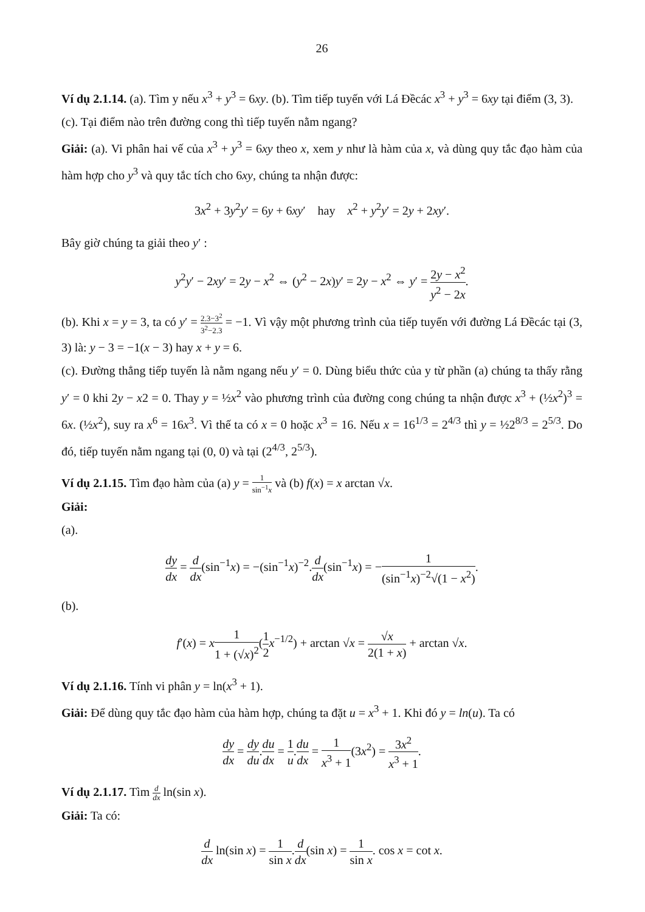26
Ví dụ 2.1.14. (a). Tìm y nếu x<sup>3</sup> + y<sup>3</sup> = 6xy. (b). Tìm tiếp tuyến với Lá Đềcác x<sup>3</sup> + y<sup>3</sup> = 6xy tại điểm (3, 3).
(c). Tại điểm nào trên đường cong thì tiếp tuyến nằm ngang?
Giải: (a). Vi phân hai vế của x<sup>3</sup> + y<sup>3</sup> = 6xy theo x, xem y như là hàm của x, và dùng quy tắc đạo hàm của hàm hợp cho y<sup>3</sup> và quy tắc tích cho 6xy, chúng ta nhận được:
3x<sup>2</sup> + 3y<sup>2</sup>y′ = 6y + 6xy′ hay x<sup>2</sup> + y<sup>2</sup>y′ = 2y + 2xy′.
Bây giờ chúng ta giải theo y′ :
y<sup>2</sup>y′ − 2xy′ = 2y − x<sup>2</sup> ⇔ (y<sup>2</sup> − 2x)y′ = 2y − x<sup>2</sup> ⇔ y′ = 2y − x<sup>2</sup> y<sup>2</sup> − 2x.
(b). Khi x = y = 3, ta có y′ = 2.3−3<sup>2</sup> 3<sup>2</sup>−2.3 = −1. Vì vậy một phương trình của tiếp tuyến với đường Lá Đềcác tại (3, 3) là: y − 3 = −1(x − 3) hay x + y = 6.
(c). Đường thẳng tiếp tuyến là nằm ngang nếu y′ = 0. Dùng biểu thức của y từ phần (a) chúng ta thấy rằng y′ = 0 khi 2y − x2 = 0. Thay y = ½x<sup>2</sup> vào phương trình của đường cong chúng ta nhận được x<sup>3</sup> + (½x<sup>2</sup>)<sup>3</sup> = 6x. (½x<sup>2</sup>), suy ra x<sup>6</sup> = 16x<sup>3</sup>. Vì thế ta có x = 0 hoặc x<sup>3</sup> = 16. Nếu x = 16<sup>1/3</sup> = 2<sup>4/3</sup> thì y = ½2<sup>8/3</sup> = 2<sup>5/3</sup>. Do đó, tiếp tuyến nằm ngang tại (0, 0) và tại (2<sup>4/3</sup>, 2<sup>5/3</sup>).
Ví dụ 2.1.15. Tìm đạo hàm của (a) y = 1 sin<sup>−1</sup>x và (b) f(x) = x arctan √x.
Giải:
(a).
dy dx = d dx(sin<sup>−1</sup>x) = −(sin<sup>−1</sup>x)<sup>−2</sup>.d dx(sin<sup>−1</sup>x) = −1 (sin<sup>−1</sup>x)<sup>−2</sup>√(1 − x<sup>2</sup>).
(b).
f′(x) = x 1 1 + (√x)<sup>2</sup>(1 2 x<sup>−1/2</sup>) + arctan √x = √x 2(1 + x) + arctan √x.
Ví dụ 2.1.16. Tính vi phân y = ln(x<sup>3</sup> + 1).
Giải: Để dùng quy tắc đạo hàm của hàm hợp, chúng ta đặt u = x<sup>3</sup> + 1. Khi đó y = ln(u). Ta có
dy dx = dy du.du dx = 1 u.du dx = 1 x<sup>3</sup> + 1(3x<sup>2</sup>) = 3x<sup>2</sup> x<sup>3</sup> + 1.
Ví dụ 2.1.17. Tìm d dx ln(sin x).
Giải: Ta có:
d dx ln(sin x) = 1 sin x.d dx(sin x) = 1 sin x. cos x = cot x.